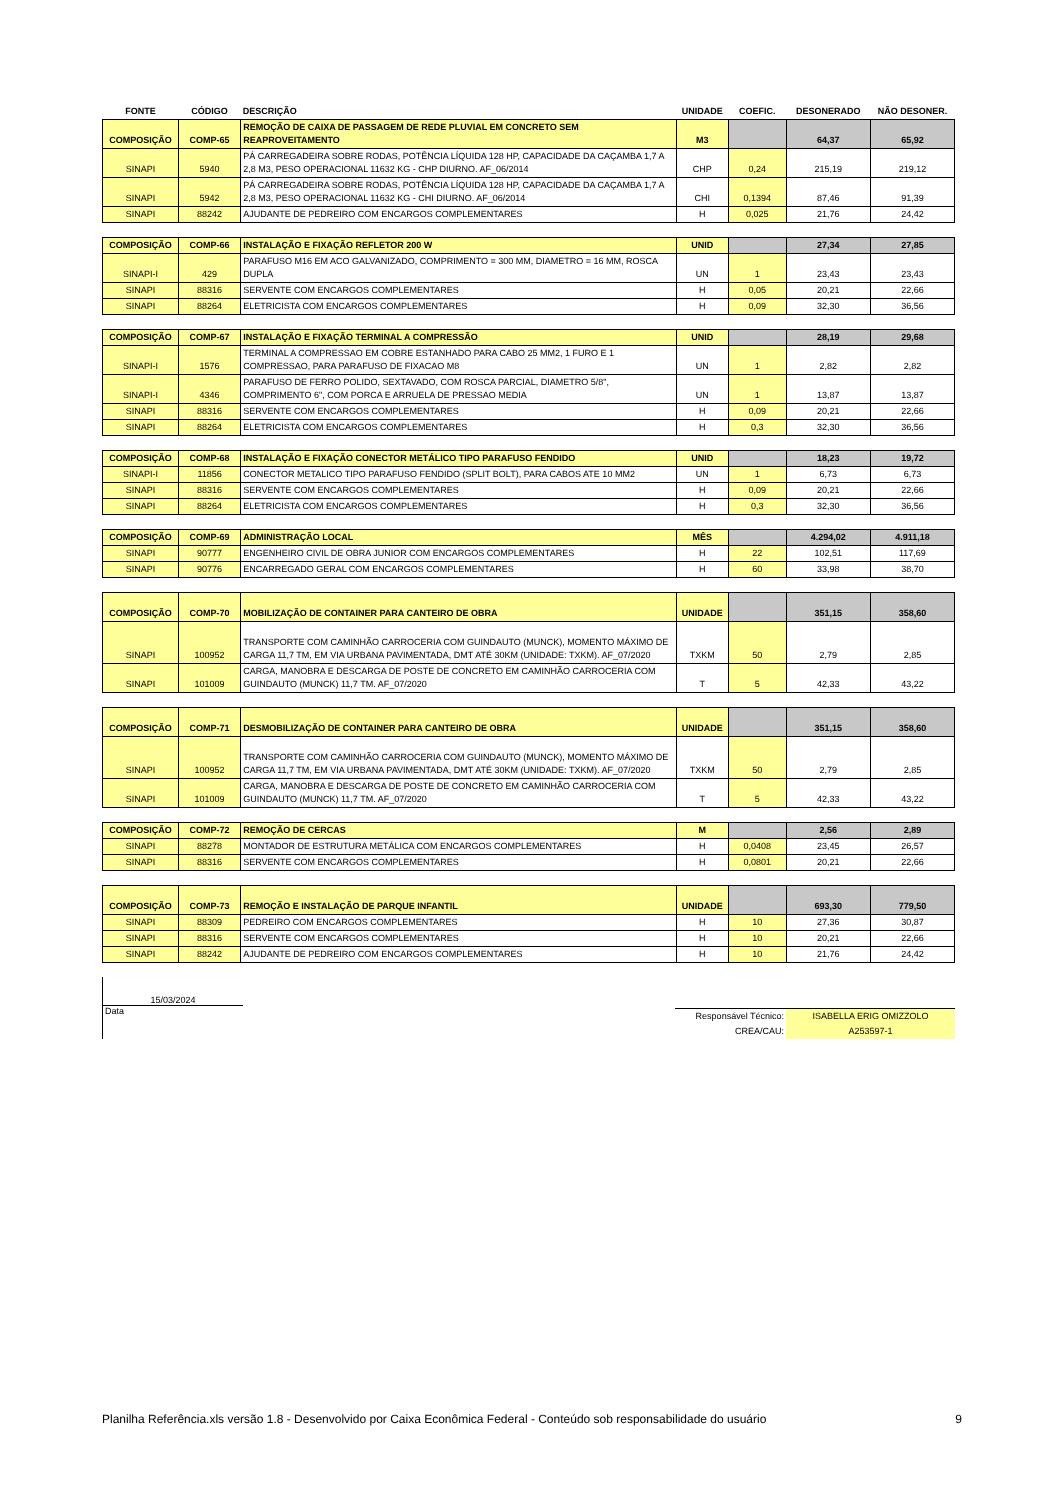| FONTE | CÓDIGO | DESCRIÇÃO | UNIDADE | COEFIC. | DESONERADO | NÃO DESONER. |
| --- | --- | --- | --- | --- | --- | --- |
| COMPOSIÇÃO | COMP-65 | REMOÇÃO DE CAIXA DE PASSAGEM DE REDE PLUVIAL EM CONCRETO SEM REAPROVEITAMENTO | M3 | | 64,37 | 65,92 |
| SINAPI | 5940 | PÁ CARREGADEIRA SOBRE RODAS, POTÊNCIA LÍQUIDA 128 HP, CAPACIDADE DA CAÇAMBA 1,7 A 2,8 M3, PESO OPERACIONAL 11632 KG - CHP DIURNO. AF_06/2014 | CHP | 0,24 | 215,19 | 219,12 |
| SINAPI | 5942 | PÁ CARREGADEIRA SOBRE RODAS, POTÊNCIA LÍQUIDA 128 HP, CAPACIDADE DA CAÇAMBA 1,7 A 2,8 M3, PESO OPERACIONAL 11632 KG - CHI DIURNO. AF_06/2014 | CHI | 0,1394 | 87,46 | 91,39 |
| SINAPI | 88242 | AJUDANTE DE PEDREIRO COM ENCARGOS COMPLEMENTARES | H | 0,025 | 21,76 | 24,42 |
| COMPOSIÇÃO | COMP-66 | INSTALAÇÃO E FIXAÇÃO REFLETOR 200 W | UNID | | 27,34 | 27,85 |
| SINAPI-I | 429 | PARAFUSO M16 EM ACO GALVANIZADO, COMPRIMENTO = 300 MM, DIAMETRO = 16 MM, ROSCA DUPLA | UN | 1 | 23,43 | 23,43 |
| SINAPI | 88316 | SERVENTE COM ENCARGOS COMPLEMENTARES | H | 0,05 | 20,21 | 22,66 |
| SINAPI | 88264 | ELETRICISTA COM ENCARGOS COMPLEMENTARES | H | 0,09 | 32,30 | 36,56 |
| COMPOSIÇÃO | COMP-67 | INSTALAÇÃO E FIXAÇÃO TERMINAL A COMPRESSÃO | UNID | | 28,19 | 29,68 |
| SINAPI-I | 1576 | TERMINAL A COMPRESSAO EM COBRE ESTANHADO PARA CABO 25 MM2, 1 FURO E 1 COMPRESSAO, PARA PARAFUSO DE FIXACAO M8 | UN | 1 | 2,82 | 2,82 |
| SINAPI-I | 4346 | PARAFUSO DE FERRO POLIDO, SEXTAVADO, COM ROSCA PARCIAL, DIAMETRO 5/8", COMPRIMENTO 6", COM PORCA E ARRUELA DE PRESSAO MEDIA | UN | 1 | 13,87 | 13,87 |
| SINAPI | 88316 | SERVENTE COM ENCARGOS COMPLEMENTARES | H | 0,09 | 20,21 | 22,66 |
| SINAPI | 88264 | ELETRICISTA COM ENCARGOS COMPLEMENTARES | H | 0,3 | 32,30 | 36,56 |
| COMPOSIÇÃO | COMP-68 | INSTALAÇÃO E FIXAÇÃO CONECTOR METÁLICO TIPO PARAFUSO FENDIDO | UNID | | 18,23 | 19,72 |
| SINAPI-I | 11856 | CONECTOR METALICO TIPO PARAFUSO FENDIDO (SPLIT BOLT), PARA CABOS ATE 10 MM2 | UN | 1 | 6,73 | 6,73 |
| SINAPI | 88316 | SERVENTE COM ENCARGOS COMPLEMENTARES | H | 0,09 | 20,21 | 22,66 |
| SINAPI | 88264 | ELETRICISTA COM ENCARGOS COMPLEMENTARES | H | 0,3 | 32,30 | 36,56 |
| COMPOSIÇÃO | COMP-69 | ADMINISTRAÇÃO LOCAL | MÊS | | 4.294,02 | 4.911,18 |
| SINAPI | 90777 | ENGENHEIRO CIVIL DE OBRA JUNIOR COM ENCARGOS COMPLEMENTARES | H | 22 | 102,51 | 117,69 |
| SINAPI | 90776 | ENCARREGADO GERAL COM ENCARGOS COMPLEMENTARES | H | 60 | 33,98 | 38,70 |
| COMPOSIÇÃO | COMP-70 | MOBILIZAÇÃO DE CONTAINER PARA CANTEIRO DE OBRA | UNIDADE | | 351,15 | 358,60 |
| SINAPI | 100952 | TRANSPORTE COM CAMINHÃO CARROCERIA COM GUINDAUTO (MUNCK), MOMENTO MÁXIMO DE CARGA 11,7 TM, EM VIA URBANA PAVIMENTADA, DMT ATÉ 30KM (UNIDADE: TXKM). AF_07/2020 | TXKM | 50 | 2,79 | 2,85 |
| SINAPI | 101009 | CARGA, MANOBRA E DESCARGA DE POSTE DE CONCRETO EM CAMINHÃO CARROCERIA COM GUINDAUTO (MUNCK) 11,7 TM. AF_07/2020 | T | 5 | 42,33 | 43,22 |
| COMPOSIÇÃO | COMP-71 | DESMOBILIZAÇÃO DE CONTAINER PARA CANTEIRO DE OBRA | UNIDADE | | 351,15 | 358,60 |
| SINAPI | 100952 | TRANSPORTE COM CAMINHÃO CARROCERIA COM GUINDAUTO (MUNCK), MOMENTO MÁXIMO DE CARGA 11,7 TM, EM VIA URBANA PAVIMENTADA, DMT ATÉ 30KM (UNIDADE: TXKM). AF_07/2020 | TXKM | 50 | 2,79 | 2,85 |
| SINAPI | 101009 | CARGA, MANOBRA E DESCARGA DE POSTE DE CONCRETO EM CAMINHÃO CARROCERIA COM GUINDAUTO (MUNCK) 11,7 TM. AF_07/2020 | T | 5 | 42,33 | 43,22 |
| COMPOSIÇÃO | COMP-72 | REMOÇÃO DE CERCAS | M | | 2,56 | 2,89 |
| SINAPI | 88278 | MONTADOR DE ESTRUTURA METÁLICA COM ENCARGOS COMPLEMENTARES | H | 0,0408 | 23,45 | 26,57 |
| SINAPI | 88316 | SERVENTE COM ENCARGOS COMPLEMENTARES | H | 0,0801 | 20,21 | 22,66 |
| COMPOSIÇÃO | COMP-73 | REMOÇÃO E INSTALAÇÃO DE PARQUE INFANTIL | UNIDADE | | 693,30 | 779,50 |
| SINAPI | 88309 | PEDREIRO COM ENCARGOS COMPLEMENTARES | H | 10 | 27,36 | 30,87 |
| SINAPI | 88316 | SERVENTE COM ENCARGOS COMPLEMENTARES | H | 10 | 20,21 | 22,66 |
| SINAPI | 88242 | AJUDANTE DE PEDREIRO COM ENCARGOS COMPLEMENTARES | H | 10 | 21,76 | 24,42 |
15/03/2024
Data
| Responsável Técnico: | ISABELLA ERIG OMIZZOLO |
| CREA/CAU: | A253597-1 |
Planilha Referência.xls versão 1.8 - Desenvolvido por Caixa Econômica Federal - Conteúdo sob responsabilidade do usuário 9